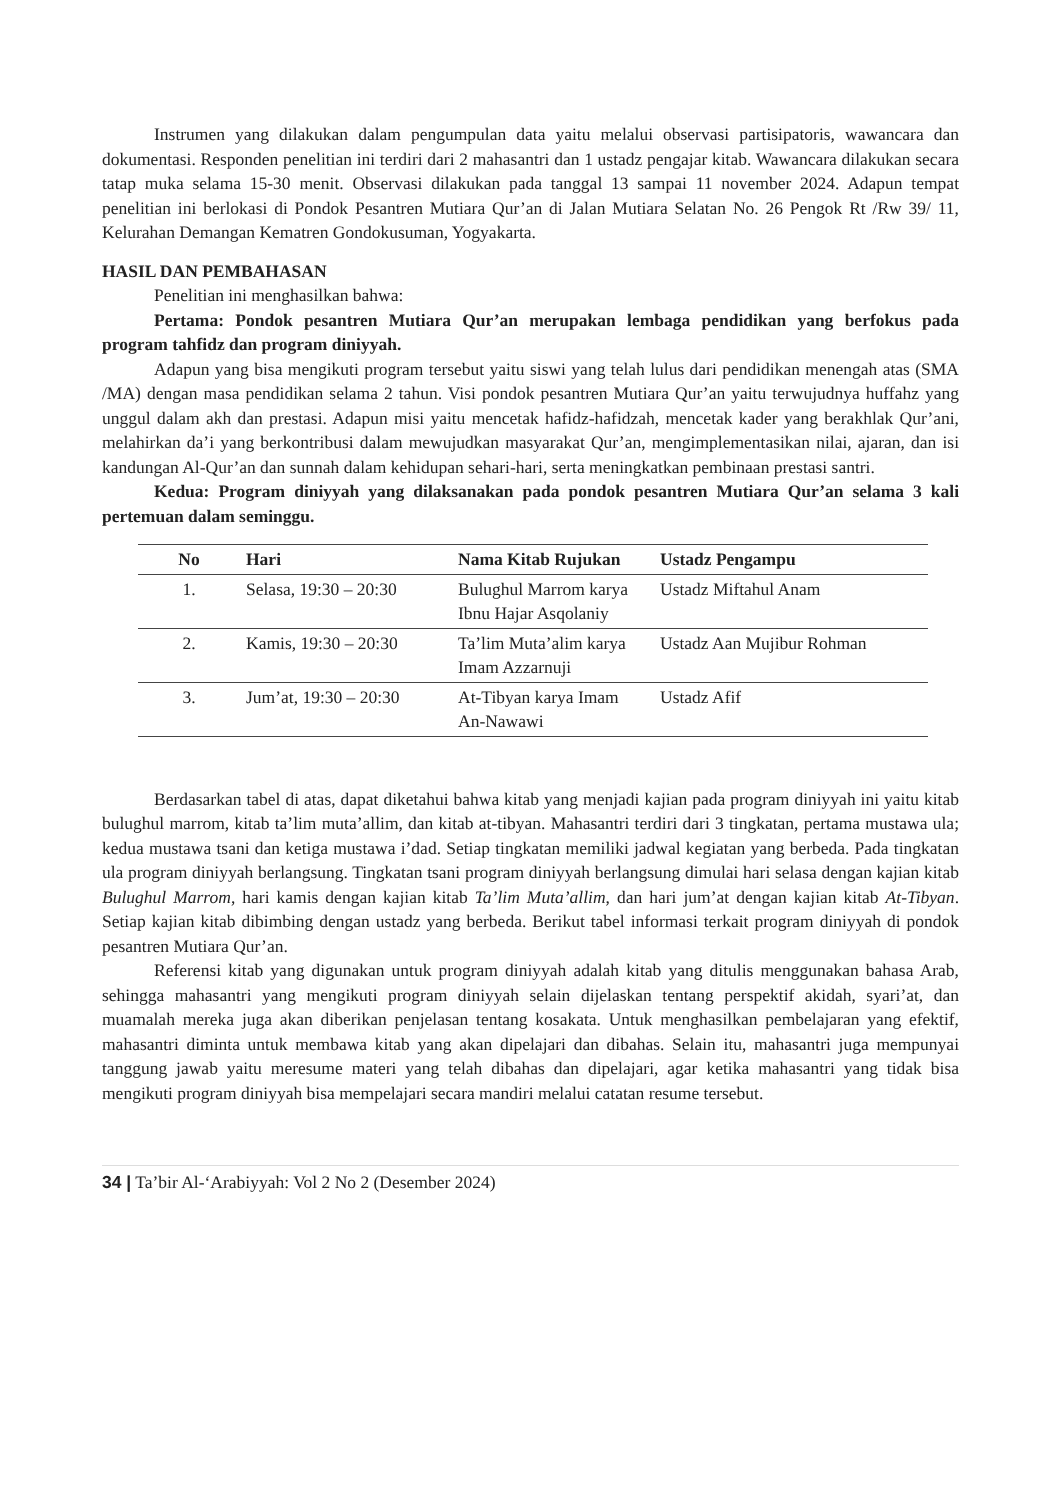Instrumen yang dilakukan dalam pengumpulan data yaitu melalui observasi partisipatoris, wawancara dan dokumentasi. Responden penelitian ini terdiri dari 2 mahasantri dan 1 ustadz pengajar kitab. Wawancara dilakukan secara tatap muka selama 15-30 menit. Observasi dilakukan pada tanggal 13 sampai 11 november 2024. Adapun tempat penelitian ini berlokasi di Pondok Pesantren Mutiara Qur’an di Jalan Mutiara Selatan No. 26 Pengok Rt /Rw 39/ 11, Kelurahan Demangan Kematren Gondokusuman, Yogyakarta.
HASIL DAN PEMBAHASAN
Penelitian ini menghasilkan bahwa:
Pertama: Pondok pesantren Mutiara Qur’an merupakan lembaga pendidikan yang berfokus pada program tahfidz dan program diniyyah.
Adapun yang bisa mengikuti program tersebut yaitu siswi yang telah lulus dari pendidikan menengah atas (SMA /MA) dengan masa pendidikan selama 2 tahun. Visi pondok pesantren Mutiara Qur’an yaitu terwujudnya huffahz yang unggul dalam akh dan prestasi. Adapun misi yaitu mencetak hafidz-hafidzah, mencetak kader yang berakhlak Qur’ani, melahirkan da’i yang berkontribusi dalam mewujudkan masyarakat Qur’an, mengimplementasikan nilai, ajaran, dan isi kandungan Al-Qur’an dan sunnah dalam kehidupan sehari-hari, serta meningkatkan pembinaan prestasi santri.
Kedua: Program diniyyah yang dilaksanakan pada pondok pesantren Mutiara Qur’an selama 3 kali pertemuan dalam seminggu.
| No | Hari | Nama Kitab Rujukan | Ustadz Pengampu |
| --- | --- | --- | --- |
| 1. | Selasa, 19:30 – 20:30 | Bulughul Marrom karya Ibnu Hajar Asqolaniy | Ustadz Miftahul Anam |
| 2. | Kamis, 19:30 – 20:30 | Ta’lim Muta’alim karya Imam Azzarnuji | Ustadz Aan Mujibur Rohman |
| 3. | Jum’at, 19:30 – 20:30 | At-Tibyan karya Imam An-Nawawi | Ustadz Afif |
Berdasarkan tabel di atas, dapat diketahui bahwa kitab yang menjadi kajian pada program diniyyah ini yaitu kitab bulughul marrom, kitab ta’lim muta’allim, dan kitab at-tibyan. Mahasantri terdiri dari 3 tingkatan, pertama mustawa ula; kedua mustawa tsani dan ketiga mustawa i’dad. Setiap tingkatan memiliki jadwal kegiatan yang berbeda. Pada tingkatan ula program diniyyah berlangsung. Tingkatan tsani program diniyyah berlangsung dimulai hari selasa dengan kajian kitab Bulughul Marrom, hari kamis dengan kajian kitab Ta’lim Muta’allim, dan hari jum’at dengan kajian kitab At-Tibyan. Setiap kajian kitab dibimbing dengan ustadz yang berbeda. Berikut tabel informasi terkait program diniyyah di pondok pesantren Mutiara Qur’an.
Referensi kitab yang digunakan untuk program diniyyah adalah kitab yang ditulis menggunakan bahasa Arab, sehingga mahasantri yang mengikuti program diniyyah selain dijelaskan tentang perspektif akidah, syari’at, dan muamalah mereka juga akan diberikan penjelasan tentang kosakata. Untuk menghasilkan pembelajaran yang efektif, mahasantri diminta untuk membawa kitab yang akan dipelajari dan dibahas. Selain itu, mahasantri juga mempunyai tanggung jawab yaitu meresume materi yang telah dibahas dan dipelajari, agar ketika mahasantri yang tidak bisa mengikuti program diniyyah bisa mempelajari secara mandiri melalui catatan resume tersebut.
34 | Ta’bir Al-‘Arabiyyah: Vol 2 No 2 (Desember 2024)